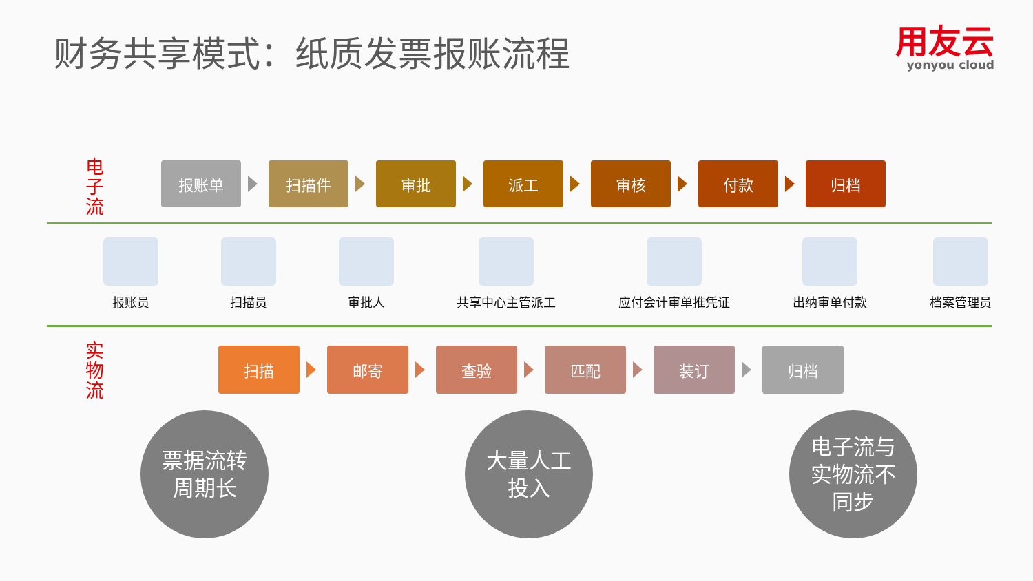财务共享模式：纸质发票报账流程
用友云
yonyou cloud
电
子
流
报账单 扫描件 审批 派工 审核 付款 归档
报账员 扫描员 审批人 共享中心主管派工 应付会计审单推凭证 出纳审单付款 档案管理员
实
物
流
扫描 邮寄 查验 匹配 装订 归档
票据流转
周期长
大量人工
投入
电子流与
实物流不
同步